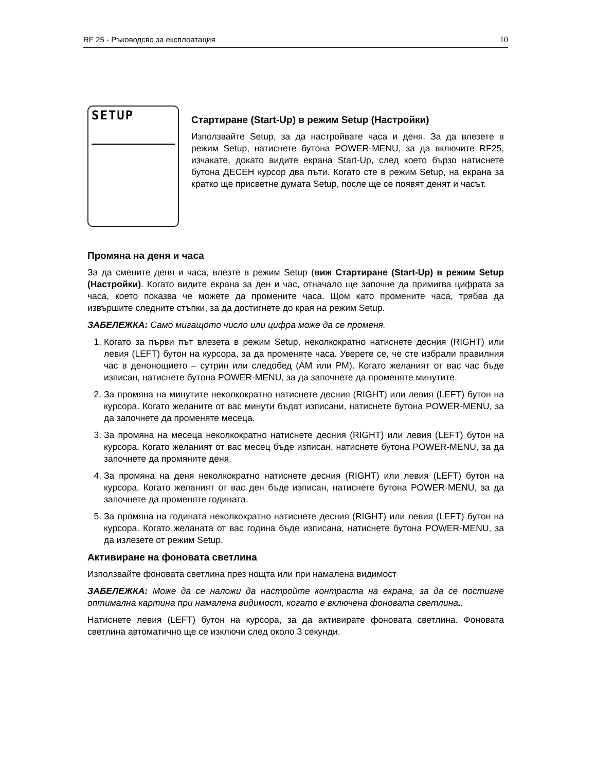RF 25 - Ръководсво за експлоатация 10
SETUP
Стартиране (Start-Up) в режим Setup (Настройки)
Използвайте Setup, за да настройвате часа и деня. За да влезете в режим Setup, натиснете бутона POWER-MENU, за да включите RF25, изчакате, докато видите екрана Start-Up, след което бързо натиснете бутона ДЕСЕН курсор два пъти. Когато сте в режим Setup, на екрана за кратко ще присветне думата Setup, после ще се появят денят и часът.
Промяна на деня и часа
За да смените деня и часа, влезте в режим Setup (виж Стартиране (Start-Up) в режим Setup (Настройки). Когато видите екрана за ден и час, отначало ще започне да примигва цифрата за часа, което показва че можете да промените часа. Щом като промените часа, трябва да извършите следните стъпки, за да достигнете до края на режим Setup.
ЗАБЕЛЕЖКА: Само мигащото число или цифра може да се променя.
1. Когато за първи път влезета в режим Setup, неколкократно натиснете десния (RIGHT) или левия (LEFT) бутон на курсора, за да променяте часа. Уверете се, че сте избрали правилния час в денонощието – сутрин или следобед (AM или PM). Когато желаният от вас час бъде изписан, натиснете бутона POWER-MENU, за да започнете да променяте минутите.
2. За промяна на минутите неколкократно натиснете десния (RIGHT) или левия (LEFT) бутон на курсора. Когато желаните от вас минути бъдат изписани, натиснете бутона POWER-MENU, за да започнете да променяте месеца.
3. За промяна на месеца неколкократно натиснете десния (RIGHT) или левия (LEFT) бутон на курсора. Когато желаният от вас месец бъде изписан, натиснете бутона POWER-MENU, за да започнете да промяните деня.
4. За промяна на деня неколкократно натиснете десния (RIGHT) или левия (LEFT) бутон на курсора. Когато желаният от вас ден бъде изписан, натиснете бутона POWER-MENU, за да започнете да променяте годината.
5. За промяна на годината неколкократно натиснете десния (RIGHT) или левия (LEFT) бутон на курсора. Когато желаната от вас година бъде изписана, натиснете бутона POWER-MENU, за да излезете от режим Setup.
Активиране на фоновата светлина
Използвайте фоновата светлина през нощта или при намалена видимост
ЗАБЕЛЕЖКА: Може да се наложи да настройте контраста на екрана, за да се постигне оптимална картина при намалена видимост, когато е включена фоновата светлина..
Натиснете левия (LEFT) бутон на курсора, за да активирате фоновата светлина. Фоновата светлина автоматично ще се изключи след около 3 секунди.